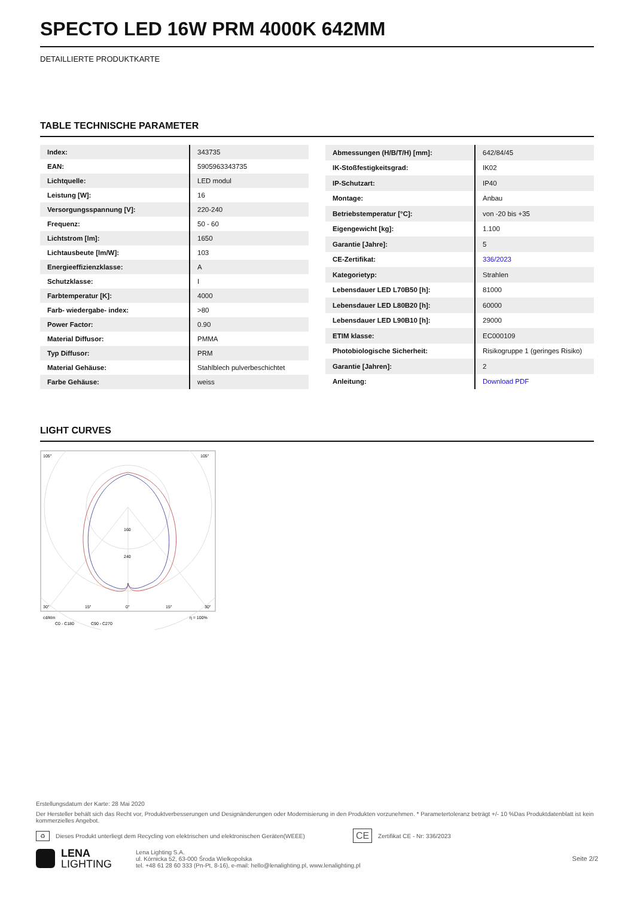SPECTO LED 16W PRM 4000K 642MM
DETAILLIERTE PRODUKTKARTE
TABLE TECHNISCHE PARAMETER
| Index: | 343735 |
| EAN: | 5905963343735 |
| Lichtquelle: | LED modul |
| Leistung [W]: | 16 |
| Versorgungsspannung [V]: | 220-240 |
| Frequenz: | 50 - 60 |
| Lichtstrom [lm]: | 1650 |
| Lichtausbeute [lm/W]: | 103 |
| Energieeffizienzklasse: | A |
| Schutzklasse: | I |
| Farbtemperatur [K]: | 4000 |
| Farb- wiedergabe- index: | >80 |
| Power Factor: | 0.90 |
| Material Diffusor: | PMMA |
| Typ Diffusor: | PRM |
| Material Gehäuse: | Stahlblech pulverbeschichtet |
| Farbe Gehäuse: | weiss |
| Abmessungen (H/B/T/H) [mm]: | 642/84/45 |
| IK-Stoßfestigkeitsgrad: | IK02 |
| IP-Schutzart: | IP40 |
| Montage: | Anbau |
| Betriebstemperatur [°C]: | von -20 bis +35 |
| Eigengewicht [kg]: | 1.100 |
| Garantie [Jahre]: | 5 |
| CE-Zertifikat: | 336/2023 |
| Kategorietyp: | Strahlen |
| Lebensdauer LED L70B50 [h]: | 81000 |
| Lebensdauer LED L80B20 [h]: | 60000 |
| Lebensdauer LED L90B10 [h]: | 29000 |
| ETIM klasse: | EC000109 |
| Photobiologische Sicherheit: | Risikogruppe 1 (geringes Risiko) |
| Garantie [Jahren]: | 2 |
| Anleitung: | Download PDF |
LIGHT CURVES
105°
105°
160
240
30°
15°
0°
15°
30°
cd/klm
η = 100%
C0 - C180
C90 - C270
Erstellungsdatum der Karte: 28 Mai 2020
Der Hersteller behält sich das Recht vor, Produktverbesserungen und Designänderungen oder Modernisierung in den Produkten vorzunehmen. * Parametertoleranz beträgt +/- 10 %Das Produktdatenblatt ist kein kommerzielles Angebot.
♻ Dieses Produkt unterliegt dem Recycling von elektrischen und elektronischen Geräten(WEEE) CE Zertifikat CE - Nr: 336/2023
LENA
LIGHTING
Lena Lighting S.A.
ul. Kórnicka 52, 63-000 Środa Wielkopolska
tel. +48 61 28 60 333 (Pn-Pt, 8-16), e-mail: hello@lenalighting.pl, www.lenalighting.pl
Seite 2/2